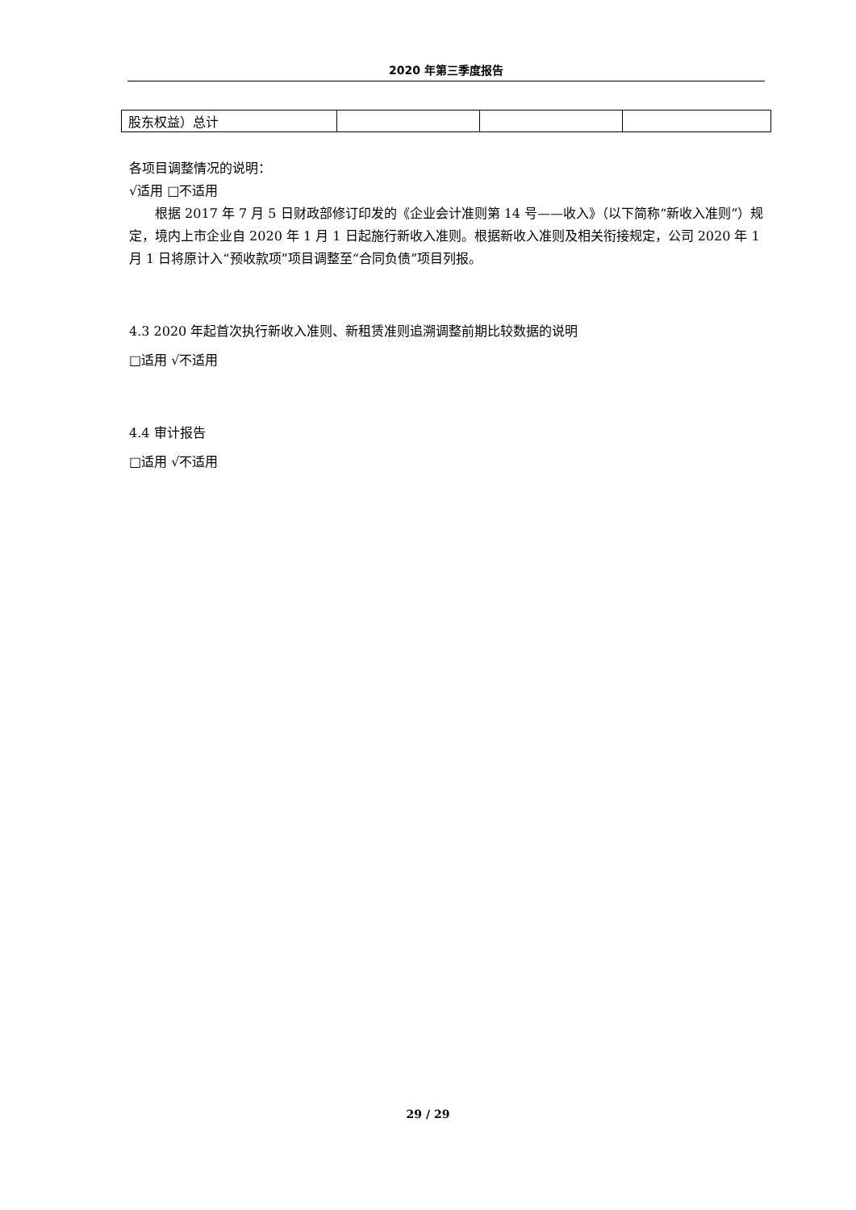2020 年第三季度报告
| 股东权益）总计 | | | |
各项目调整情况的说明：
√适用 □不适用
根据 2017 年 7 月 5 日财政部修订印发的《企业会计准则第 14 号——收入》（以下简称“新收入准则”）规定，境内上市企业自 2020 年 1 月 1 日起施行新收入准则。根据新收入准则及相关衔接规定，公司 2020 年 1 月 1 日将原计入“预收款项”项目调整至“合同负债”项目列报。
4.3 2020 年起首次执行新收入准则、新租赁准则追溯调整前期比较数据的说明
□适用 √不适用
4.4 审计报告
□适用 √不适用
29 / 29